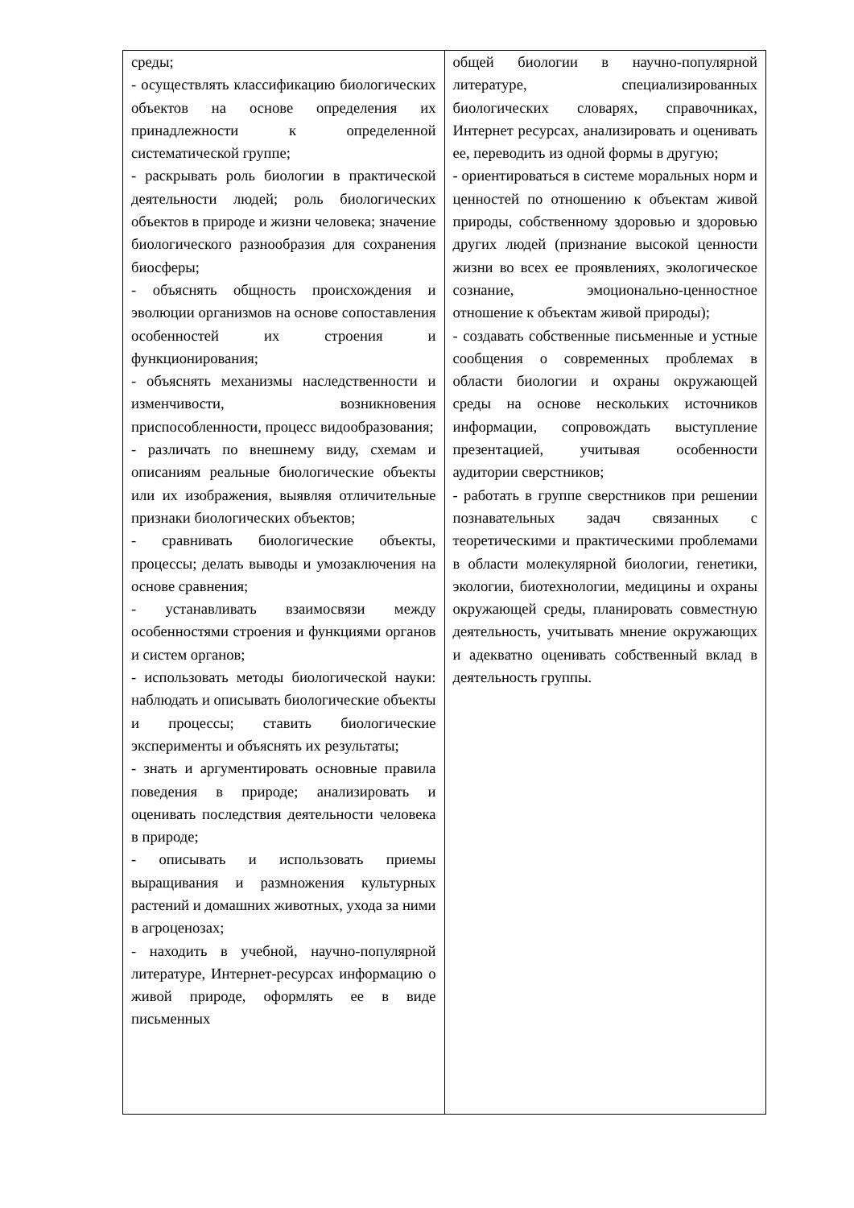| среды; - осуществлять классификацию биологических объектов на основе определения их принадлежности к определенной систематической группе; - раскрывать роль биологии в практической деятельности людей; роль биологических объектов в природе и жизни человека; значение биологического разнообразия для сохранения биосферы; - объяснять общность происхождения и эволюции организмов на основе сопоставления особенностей их строения и функционирования; - объяснять механизмы наследственности и изменчивости, возникновения приспособленности, процесс видообразования; - различать по внешнему виду, схемам и описаниям реальные биологические объекты или их изображения, выявляя отличительные признаки биологических объектов; - сравнивать биологические объекты, процессы; делать выводы и умозаключения на основе сравнения; - устанавливать взаимосвязи между особенностями строения и функциями органов и систем органов; - использовать методы биологической науки: наблюдать и описывать биологические объекты и процессы; ставить биологические эксперименты и объяснять их результаты; - знать и аргументировать основные правила поведения в природе; анализировать и оценивать последствия деятельности человека в природе; - описывать и использовать приемы выращивания и размножения культурных растений и домашних животных, ухода за ними в агроценозах; - находить в учебной, научно-популярной литературе, Интернет-ресурсах информацию о живой природе, оформлять ее в виде письменных | общей биологии в научно-популярной литературе, специализированных биологических словарях, справочниках, Интернет ресурсах, анализировать и оценивать ее, переводить из одной формы в другую; - ориентироваться в системе моральных норм и ценностей по отношению к объектам живой природы, собственному здоровью и здоровью других людей (признание высокой ценности жизни во всех ее проявлениях, экологическое сознание, эмоционально-ценностное отношение к объектам живой природы); - создавать собственные письменные и устные сообщения о современных проблемах в области биологии и охраны окружающей среды на основе нескольких источников информации, сопровождать выступление презентацией, учитывая особенности аудитории сверстников; - работать в группе сверстников при решении познавательных задач связанных с теоретическими и практическими проблемами в области молекулярной биологии, генетики, экологии, биотехнологии, медицины и охраны окружающей среды, планировать совместную деятельность, учитывать мнение окружающих и адекватно оценивать собственный вклад в деятельность группы. |